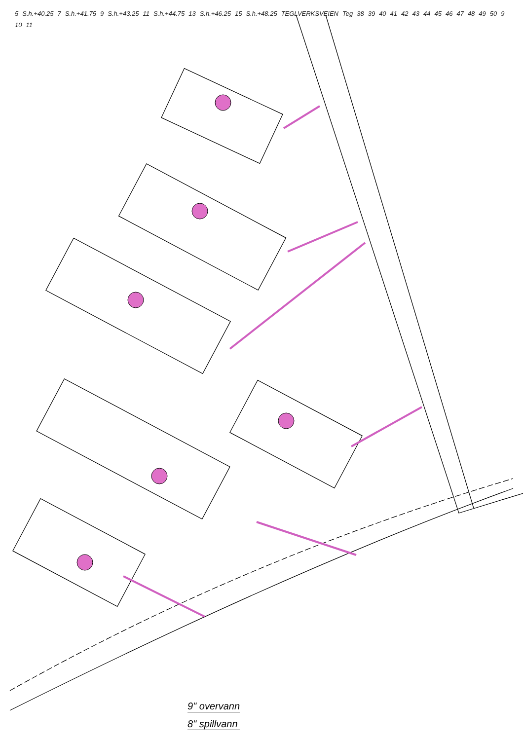5 S.h.+40.25 7 S.h.+41.75 9 S.h.+43.25 11 S.h.+44.75 13 S.h.+46.25 15 S.h.+48.25 TEGLVERKSVEIEN Teg 38 39 40 41 42 43 44 45 46 47 48 49 50 9 10 11
9" overvann
8" spillvann